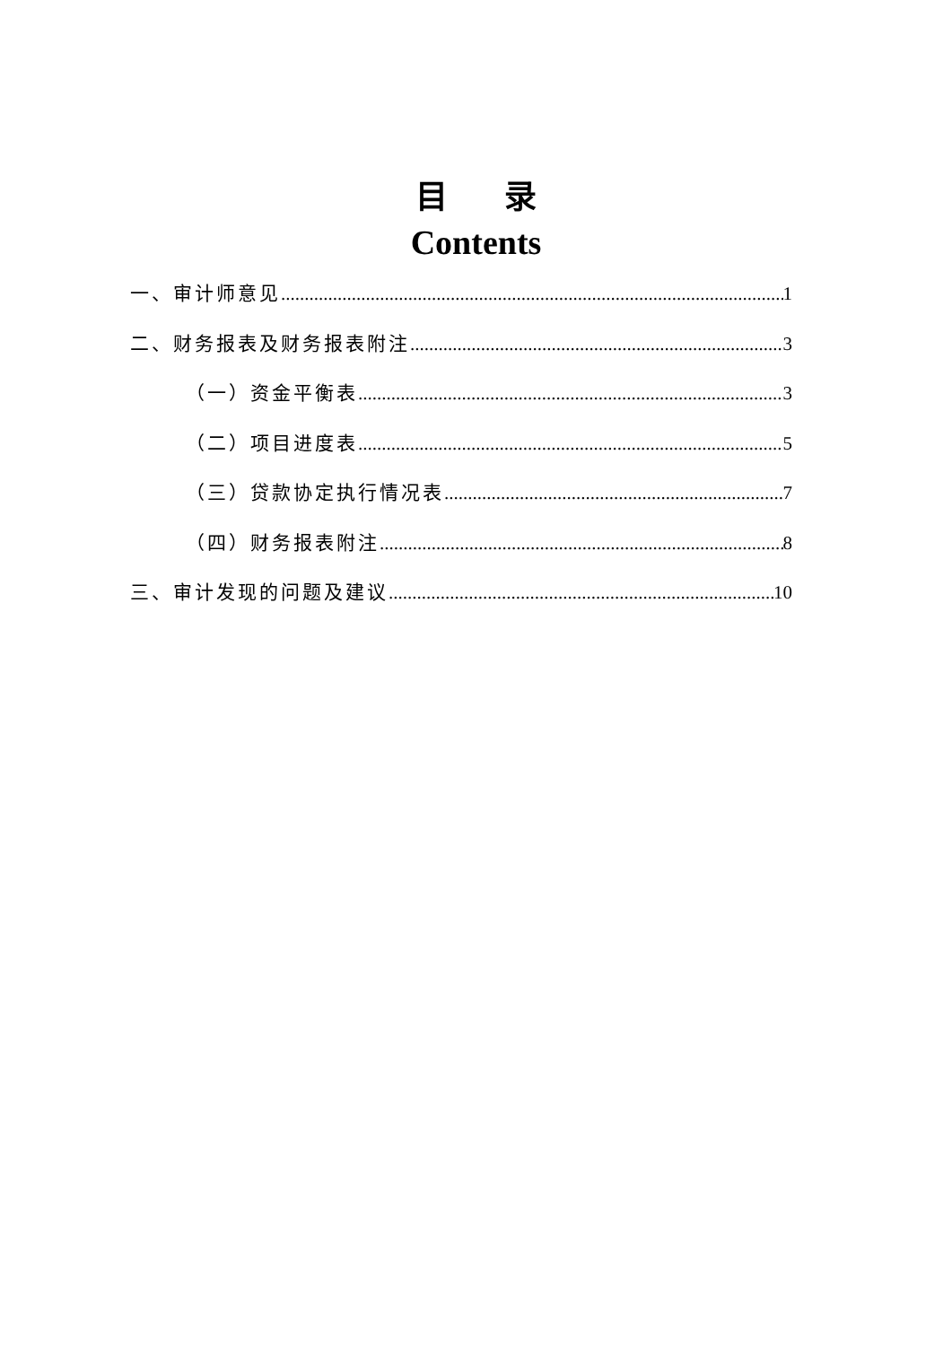目 录
Contents
一、审计师意见 1
二、财务报表及财务报表附注 3
（一）资金平衡表 3
（二）项目进度表 5
（三）贷款协定执行情况表 7
（四）财务报表附注 8
三、审计发现的问题及建议 10